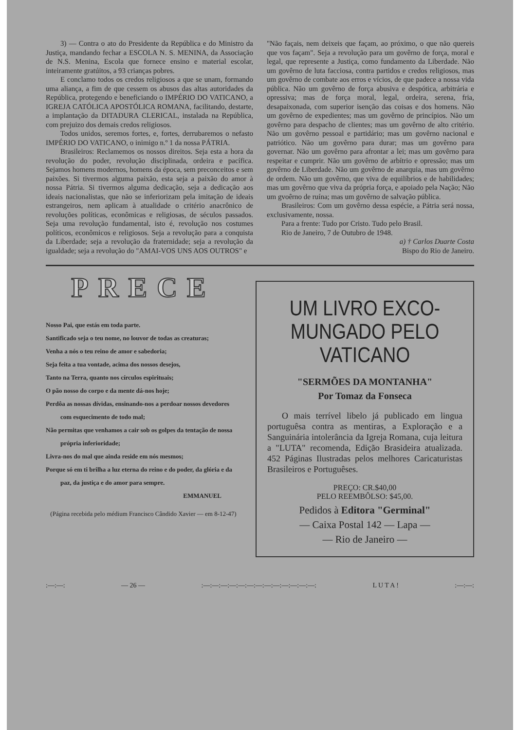3) — Contra o ato do Presidente da República e do Ministro da Justiça, mandando fechar a ESCOLA N. S. MENINA, da Associação de N.S. Menina, Escola que fornece ensino e material escolar, inteiramente gratúitos, a 93 crianças pobres.
E conclamo todos os credos religiosos a que se unam, formando uma aliança, a fim de que cessem os abusos das altas autoridades da República, protegendo e beneficiando o IMPÉRIO DO VATICANO, a IGREJA CATÓLICA APOSTÓLICA ROMANA, facilitando, destarte, a implantação da DITADURA CLERICAL, instalada na República, com prejuizo dos demais credos religiosos.
Todos unidos, seremos fortes, e, fortes, derrubaremos o nefasto IMPÉRIO DO VATICANO, o inimigo n.º 1 da nossa PÁTRIA.
Brasileiros: Reclamemos os nossos direitos. Seja esta a hora da revolução do poder, revolução disciplinada, ordeira e pacífica. Sejamos homens modernos, homens da época, sem preconceitos e sem paixões. Si tivermos alguma paixão, esta seja a paixão do amor à nossa Pátria. Si tivermos alguma dedicação, seja a dedicação aos ideais nacionalistas, que não se inferiorizam pela imitação de ideais estrangeiros, nem aplicam à atualidade o critério anacrônico de revoluções políticas, econômicas e religiosas, de séculos passados. Seja uma revolução fundamental, isto é, revolução nos costumes políticos, econômicos e religiosos. Seja a revolução para a conquista da Liberdade; seja a revolução da fraternidade; seja a revolução da igualdade; seja a revolução do "AMAI-VOS UNS AOS OUTROS" e
"Não façais, nem deixeis que façam, ao próximo, o que não quereis que vos façam". Seja a revolução para um govêrno de força, moral e legal, que represente a Justiça, como fundamento da Liberdade. Não um govêrno de luta facciosa, contra partidos e credos religiosos, mas um govêrno de combate aos erros e vícios, de que padece a nossa vida pública. Não um govêrno de força abusiva e despótica, arbitrária e opressiva; mas de força moral, legal, ordeira, serena, fria, desapaixonada, com superior isenção das coisas e dos homens. Não um govêrno de expedientes; mas um govêrno de princípios. Não um govêrno para despacho de clientes; mas um govêrno de alto critério. Não um govêrno pessoal e partidário; mas um govêrno nacional e patriótico. Não um govêrno para durar; mas um govêrno para governar. Não um govêrno para afrontar a lei; mas um govêrno para respeitar e cumprir. Não um govêrno de arbítrio e opressão; mas um govêrno de Liberdade. Não um govêrno de anarquia, mas um govêrno de ordem. Não um govêrno, que viva de equilíbrios e de habilidades; mas um govêrno que viva da própria força, e apoiado pela Nação; Não um gvoêrno de ruína; mas um govêrno de salvação pública.
Brasileiros: Com um govêrno dessa espécie, a Pátria será nossa, exclusivamente, nossa.
Para a frente: Tudo por Cristo. Tudo pelo Brasil.
Rio de Janeiro, 7 de Outubro de 1948.
a) † Carlos Duarte Costa
Bispo do Rio de Janeiro.
PRECE
Nosso Pai, que estás em toda parte.
Santificado seja o teu nome, no louvor de todas as creaturas;
Venha a nós o teu reino de amor e sabedoria;
Seja feita a tua vontade, acima dos nossos desejos,
Tanto na Terra, quanto nos círculos espirituais;
O pão nosso do corpo e da mente dá-nos hoje;
Perdôa as nossas dívidas, ensinando-nos a perdoar nossos devedores com esquecimento de todo mal;
Não permitas que venhamos a cair sob os golpes da tentação de nossa própria inferioridade;
Livra-nos do mal que ainda reside em nós mesmos;
Porque só em ti brilha a luz eterna do reino e do poder, da glória e da paz, da justiça e do amor para sempre.
EMMANUEL
(Página recebida pelo médium Francisco Cândido Xavier — em 8-12-47)
UM LIVRO EXCO-
MUNGADO PELO
VATICANO
"SERMÕES DA MONTANHA"
Por Tomaz da Fonseca
O mais terrível libelo já publicado em lingua portuguêsa contra as mentiras, a Exploração e a Sanguinária intolerância da Igreja Romana, cuja leitura a "LUTA" recomenda, Edição Brasideira atualizada. 452 Páginas Ilustradas pelos melhores Caricaturistas Brasileiros e Portuguêses.
PREÇO: CR.$40,00
PELO REEMBÔLSO: $45,00.
Pedidos à Editora "Germinal"
— Caixa Postal 142 — Lapa —
— Rio de Janeiro —
:—:—: — 26 —:—:—:—:—:—:—:—:—:—:—:—:—:—: L U T A !:—:—: